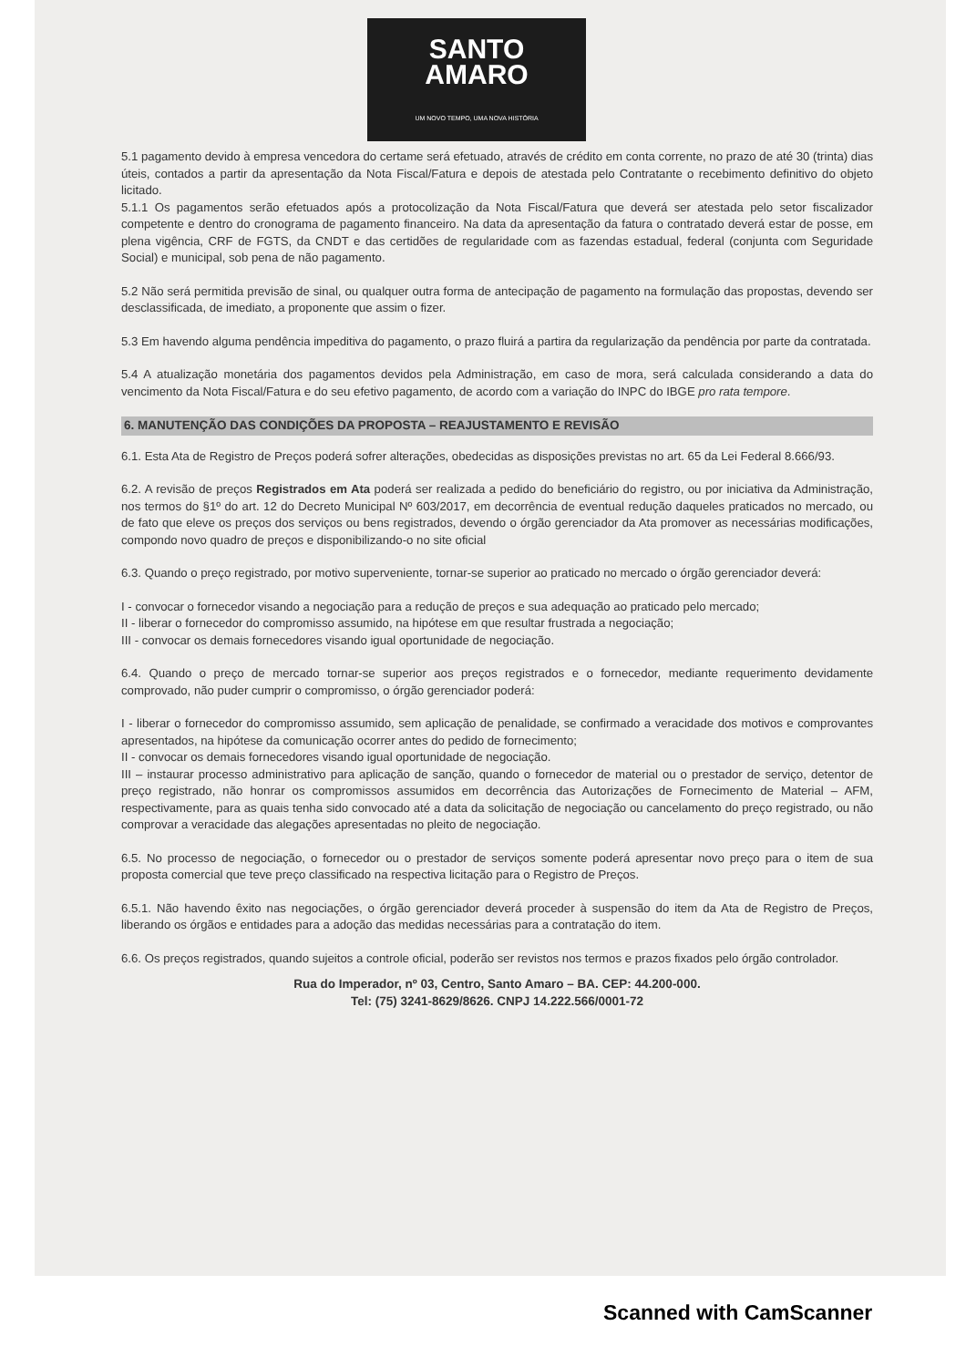SANTO
AMARO
UM NOVO TEMPO, UMA NOVA HISTÓRIA
5.1 pagamento devido à empresa vencedora do certame será efetuado, através de crédito em conta corrente, no prazo de até 30 (trinta) dias úteis, contados a partir da apresentação da Nota Fiscal/Fatura e depois de atestada pelo Contratante o recebimento definitivo do objeto licitado.
5.1.1 Os pagamentos serão efetuados após a protocolização da Nota Fiscal/Fatura que deverá ser atestada pelo setor fiscalizador competente e dentro do cronograma de pagamento financeiro. Na data da apresentação da fatura o contratado deverá estar de posse, em plena vigência, CRF de FGTS, da CNDT e das certidões de regularidade com as fazendas estadual, federal (conjunta com Seguridade Social) e municipal, sob pena de não pagamento.
5.2 Não será permitida previsão de sinal, ou qualquer outra forma de antecipação de pagamento na formulação das propostas, devendo ser desclassificada, de imediato, a proponente que assim o fizer.
5.3 Em havendo alguma pendência impeditiva do pagamento, o prazo fluirá a partira da regularização da pendência por parte da contratada.
5.4 A atualização monetária dos pagamentos devidos pela Administração, em caso de mora, será calculada considerando a data do vencimento da Nota Fiscal/Fatura e do seu efetivo pagamento, de acordo com a variação do INPC do IBGE pro rata tempore.
6. MANUTENÇÃO DAS CONDIÇÕES DA PROPOSTA – REAJUSTAMENTO E REVISÃO
6.1. Esta Ata de Registro de Preços poderá sofrer alterações, obedecidas as disposições previstas no art. 65 da Lei Federal 8.666/93.
6.2. A revisão de preços Registrados em Ata poderá ser realizada a pedido do beneficiário do registro, ou por iniciativa da Administração, nos termos do §1º do art. 12 do Decreto Municipal Nº 603/2017, em decorrência de eventual redução daqueles praticados no mercado, ou de fato que eleve os preços dos serviços ou bens registrados, devendo o órgão gerenciador da Ata promover as necessárias modificações, compondo novo quadro de preços e disponibilizando-o no site oficial
6.3. Quando o preço registrado, por motivo superveniente, tornar-se superior ao praticado no mercado o órgão gerenciador deverá:
I - convocar o fornecedor visando a negociação para a redução de preços e sua adequação ao praticado pelo mercado;
II - liberar o fornecedor do compromisso assumido, na hipótese em que resultar frustrada a negociação;
III - convocar os demais fornecedores visando igual oportunidade de negociação.
6.4. Quando o preço de mercado tornar-se superior aos preços registrados e o fornecedor, mediante requerimento devidamente comprovado, não puder cumprir o compromisso, o órgão gerenciador poderá:
I - liberar o fornecedor do compromisso assumido, sem aplicação de penalidade, se confirmado a veracidade dos motivos e comprovantes apresentados, na hipótese da comunicação ocorrer antes do pedido de fornecimento;
II - convocar os demais fornecedores visando igual oportunidade de negociação.
III – instaurar processo administrativo para aplicação de sanção, quando o fornecedor de material ou o prestador de serviço, detentor de preço registrado, não honrar os compromissos assumidos em decorrência das Autorizações de Fornecimento de Material – AFM, respectivamente, para as quais tenha sido convocado até a data da solicitação de negociação ou cancelamento do preço registrado, ou não comprovar a veracidade das alegações apresentadas no pleito de negociação.
6.5. No processo de negociação, o fornecedor ou o prestador de serviços somente poderá apresentar novo preço para o item de sua proposta comercial que teve preço classificado na respectiva licitação para o Registro de Preços.
6.5.1. Não havendo êxito nas negociações, o órgão gerenciador deverá proceder à suspensão do item da Ata de Registro de Preços, liberando os órgãos e entidades para a adoção das medidas necessárias para a contratação do item.
6.6. Os preços registrados, quando sujeitos a controle oficial, poderão ser revistos nos termos e prazos fixados pelo órgão controlador.
Rua do Imperador, nº 03, Centro, Santo Amaro – BA. CEP: 44.200-000.
Tel: (75) 3241-8629/8626. CNPJ 14.222.566/0001-72
Scanned with CamScanner